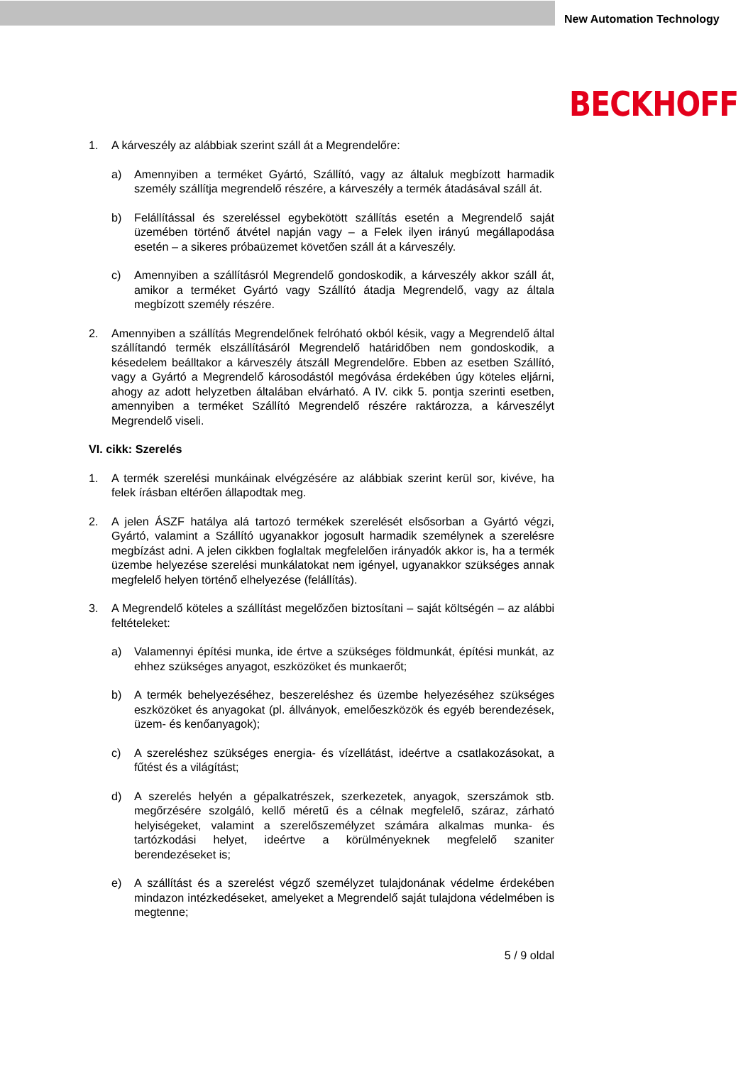New Automation Technology
BECKHOFF
1. A kárveszély az alábbiak szerint száll át a Megrendelőre:
a) Amennyiben a terméket Gyártó, Szállító, vagy az általuk megbízott harmadik személy szállítja megrendelő részére, a kárveszély a termék átadásával száll át.
b) Felállítással és szereléssel egybekötött szállítás esetén a Megrendelő saját üzemében történő átvétel napján vagy – a Felek ilyen irányú megállapodása esetén – a sikeres próbaüzemet követően száll át a kárveszély.
c) Amennyiben a szállításról Megrendelő gondoskodik, a kárveszély akkor száll át, amikor a terméket Gyártó vagy Szállító átadja Megrendelő, vagy az általa megbízott személy részére.
2. Amennyiben a szállítás Megrendelőnek felróható okból késik, vagy a Megrendelő által szállítandó termék elszállításáról Megrendelő határidőben nem gondoskodik, a késedelem beálltakor a kárveszély átszáll Megrendelőre. Ebben az esetben Szállító, vagy a Gyártó a Megrendelő károsodástól megóvása érdekében úgy köteles eljárni, ahogy az adott helyzetben általában elvárható. A IV. cikk 5. pontja szerinti esetben, amennyiben a terméket Szállító Megrendelő részére raktározza, a kárveszélyt Megrendelő viseli.
VI. cikk: Szerelés
1. A termék szerelési munkáinak elvégzésére az alábbiak szerint kerül sor, kivéve, ha felek írásban eltérően állapodtak meg.
2. A jelen ÁSZF hatálya alá tartozó termékek szerelését elsősorban a Gyártó végzi, Gyártó, valamint a Szállító ugyanakkor jogosult harmadik személynek a szerelésre megbízást adni. A jelen cikkben foglaltak megfelelően irányadók akkor is, ha a termék üzembe helyezése szerelési munkálatokat nem igényel, ugyanakkor szükséges annak megfelelő helyen történő elhelyezése (felállítás).
3. A Megrendelő köteles a szállítást megelőzően biztosítani – saját költségén – az alábbi feltételeket:
a) Valamennyi építési munka, ide értve a szükséges földmunkát, építési munkát, az ehhez szükséges anyagot, eszközöket és munkaerőt;
b) A termék behelyezéséhez, beszereléshez és üzembe helyezéséhez szükséges eszközöket és anyagokat (pl. állványok, emelőeszközök és egyéb berendezések, üzem- és kenőanyagok);
c) A szereléshez szükséges energia- és vízellátást, ideértve a csatlakozásokat, a fűtést és a világítást;
d) A szerelés helyén a gépalkatrészek, szerkezetek, anyagok, szerszámok stb. megőrzésére szolgáló, kellő méretű és a célnak megfelelő, száraz, zárható helyiségeket, valamint a szerelőszemélyzet számára alkalmas munka- és tartózkodási helyet, ideértve a körülményeknek megfelelő szaniter berendezéseket is;
e) A szállítást és a szerelést végző személyzet tulajdonának védelme érdekében mindazon intézkedéseket, amelyeket a Megrendelő saját tulajdona védelmében is megtenne;
5 / 9 oldal